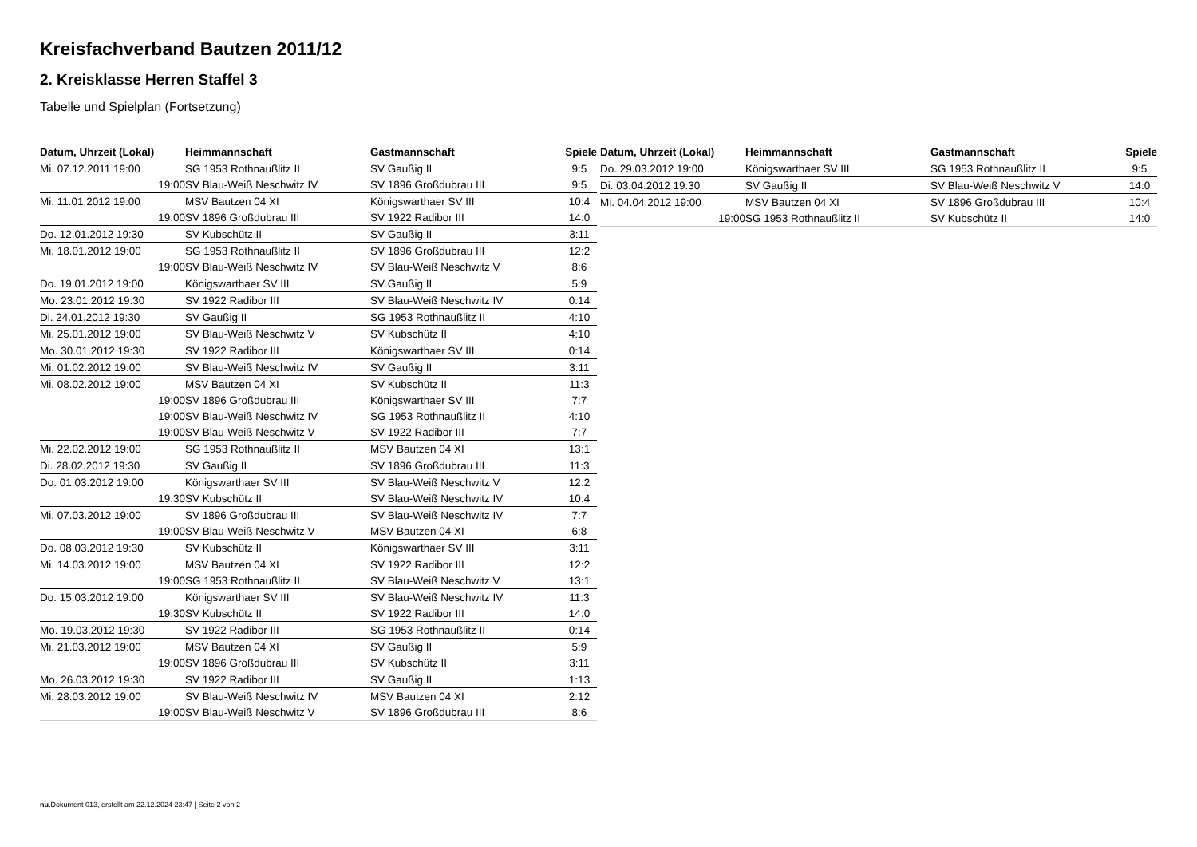Kreisfachverband Bautzen 2011/12
2. Kreisklasse Herren Staffel 3
Tabelle und Spielplan (Fortsetzung)
| Datum, Uhrzeit (Lokal) | | Heimmannschaft | Gastmannschaft | Spiele |
| --- | --- | --- | --- | --- |
| Mi. 07.12.2011 19:00 | | SG 1953 Rothnaußlitz II | SV Gaußig II | 9:5 |
| 19:00 | | SV Blau-Weiß Neschwitz IV | SV 1896 Großdubrau III | 9:5 |
| Mi. 11.01.2012 19:00 | | MSV Bautzen 04 XI | Königswarthaer SV III | 10:4 |
| 19:00 | | SV 1896 Großdubrau III | SV 1922 Radibor III | 14:0 |
| Do. 12.01.2012 19:30 | | SV Kubschütz II | SV Gaußig II | 3:11 |
| Mi. 18.01.2012 19:00 | | SG 1953 Rothnaußlitz II | SV 1896 Großdubrau III | 12:2 |
| 19:00 | | SV Blau-Weiß Neschwitz IV | SV Blau-Weiß Neschwitz V | 8:6 |
| Do. 19.01.2012 19:00 | | Königswarthaer SV III | SV Gaußig II | 5:9 |
| Mo. 23.01.2012 19:30 | | SV 1922 Radibor III | SV Blau-Weiß Neschwitz IV | 0:14 |
| Di. 24.01.2012 19:30 | | SV Gaußig II | SG 1953 Rothnaußlitz II | 4:10 |
| Mi. 25.01.2012 19:00 | | SV Blau-Weiß Neschwitz V | SV Kubschütz II | 4:10 |
| Mo. 30.01.2012 19:30 | | SV 1922 Radibor III | Königswarthaer SV III | 0:14 |
| Mi. 01.02.2012 19:00 | | SV Blau-Weiß Neschwitz IV | SV Gaußig II | 3:11 |
| Mi. 08.02.2012 19:00 | | MSV Bautzen 04 XI | SV Kubschütz II | 11:3 |
| 19:00 | | SV 1896 Großdubrau III | Königswarthaer SV III | 7:7 |
| 19:00 | | SV Blau-Weiß Neschwitz IV | SG 1953 Rothnaußlitz II | 4:10 |
| 19:00 | | SV Blau-Weiß Neschwitz V | SV 1922 Radibor III | 7:7 |
| Mi. 22.02.2012 19:00 | | SG 1953 Rothnaußlitz II | MSV Bautzen 04 XI | 13:1 |
| Di. 28.02.2012 19:30 | | SV Gaußig II | SV 1896 Großdubrau III | 11:3 |
| Do. 01.03.2012 19:00 | | Königswarthaer SV III | SV Blau-Weiß Neschwitz V | 12:2 |
| 19:30 | | SV Kubschütz II | SV Blau-Weiß Neschwitz IV | 10:4 |
| Mi. 07.03.2012 19:00 | | SV 1896 Großdubrau III | SV Blau-Weiß Neschwitz IV | 7:7 |
| 19:00 | | SV Blau-Weiß Neschwitz V | MSV Bautzen 04 XI | 6:8 |
| Do. 08.03.2012 19:30 | | SV Kubschütz II | Königswarthaer SV III | 3:11 |
| Mi. 14.03.2012 19:00 | | MSV Bautzen 04 XI | SV 1922 Radibor III | 12:2 |
| 19:00 | | SG 1953 Rothnaußlitz II | SV Blau-Weiß Neschwitz V | 13:1 |
| Do. 15.03.2012 19:00 | | Königswarthaer SV III | SV Blau-Weiß Neschwitz IV | 11:3 |
| 19:30 | | SV Kubschütz II | SV 1922 Radibor III | 14:0 |
| Mo. 19.03.2012 19:30 | | SV 1922 Radibor III | SG 1953 Rothnaußlitz II | 0:14 |
| Mi. 21.03.2012 19:00 | | MSV Bautzen 04 XI | SV Gaußig II | 5:9 |
| 19:00 | | SV 1896 Großdubrau III | SV Kubschütz II | 3:11 |
| Mo. 26.03.2012 19:30 | | SV 1922 Radibor III | SV Gaußig II | 1:13 |
| Mi. 28.03.2012 19:00 | | SV Blau-Weiß Neschwitz IV | MSV Bautzen 04 XI | 2:12 |
| 19:00 | | SV Blau-Weiß Neschwitz V | SV 1896 Großdubrau III | 8:6 |
| Datum, Uhrzeit (Lokal) | | Heimmannschaft | Gastmannschaft | Spiele |
| --- | --- | --- | --- | --- |
| Do. 29.03.2012 19:00 | | Königswarthaer SV III | SG 1953 Rothnaußlitz II | 9:5 |
| Di. 03.04.2012 19:30 | | SV Gaußig II | SV Blau-Weiß Neschwitz V | 14:0 |
| Mi. 04.04.2012 19:00 | | MSV Bautzen 04 XI | SV 1896 Großdubrau III | 10:4 |
| 19:00 | | SG 1953 Rothnaußlitz II | SV Kubschütz II | 14:0 |
nu.Dokument 013, erstellt am 22.12.2024 23:47 | Seite 2 von 2